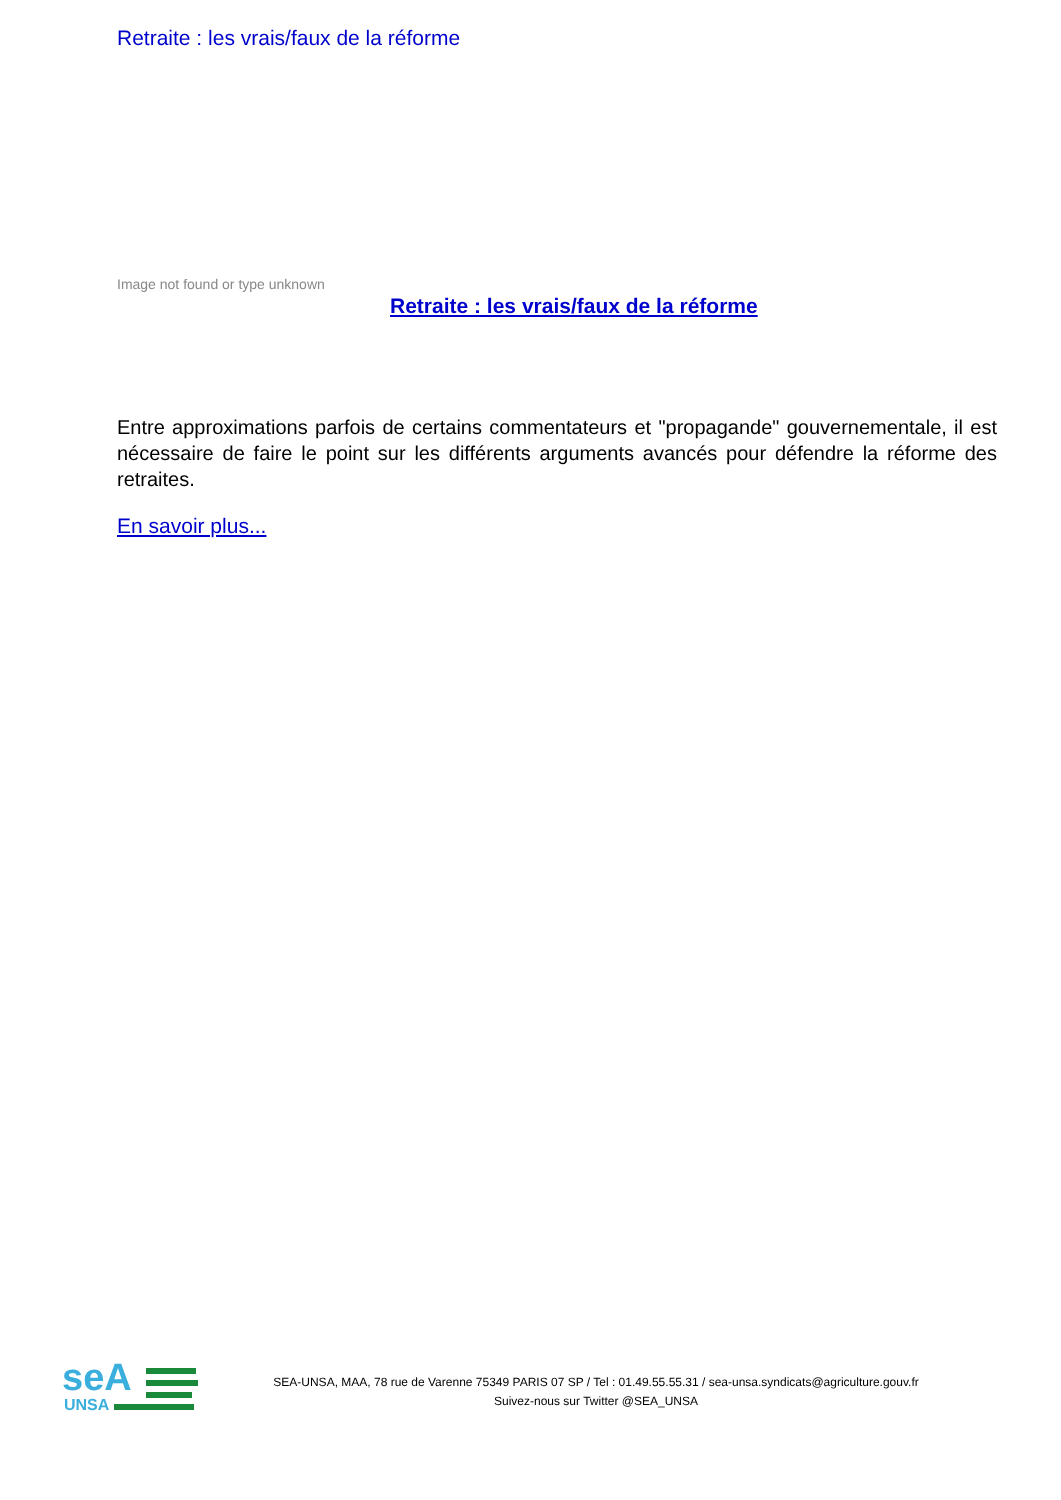Retraite : les vrais/faux de la réforme
Image not found or type unknown
Retraite : les vrais/faux de la réforme
Entre approximations parfois de certains commentateurs et "propagande" gouvernementale, il est nécessaire de faire le point sur les différents arguments avancés pour défendre la réforme des retraites.
En savoir plus...
seA
UNSA
SEA-UNSA, MAA, 78 rue de Varenne 75349 PARIS 07 SP / Tel : 01.49.55.55.31 / sea-unsa.syndicats@agriculture.gouv.fr
Suivez-nous sur Twitter @SEA_UNSA